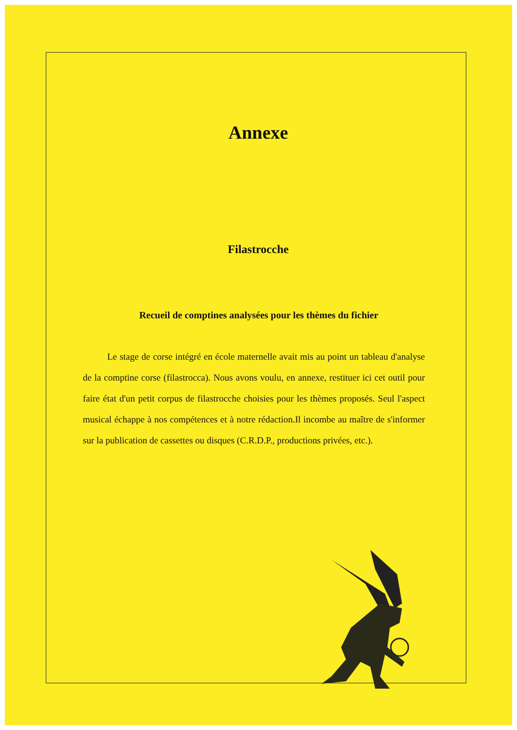Annexe
Filastrocche
Recueil de comptines analysées pour les thèmes du fichier
Le stage de corse intégré en école maternelle avait mis au point un tableau d'analyse de la comptine corse (filastrocca). Nous avons voulu, en annexe, restituer ici cet outil pour faire état d'un petit corpus de filastrocche choisies pour les thèmes proposés. Seul l'aspect musical échappe à nos compétences et à notre rédaction.Il incombe au maître de s'informer sur la publication de cassettes ou disques (C.R.D.P., productions privées, etc.).